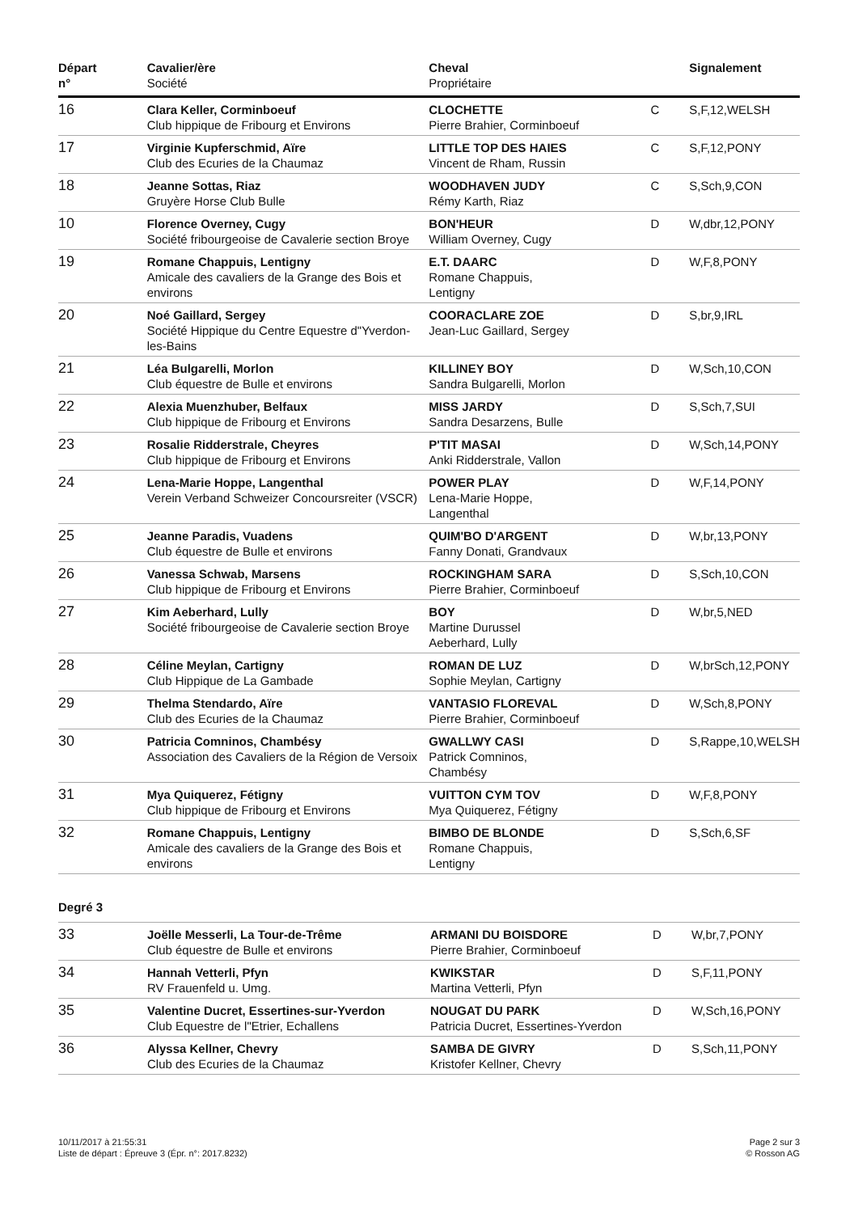| Départ n° | Cavalier/ère Société | Cheval Propriétaire | | Signalement |
| --- | --- | --- | --- | --- |
| 16 | Clara Keller, Corminboeuf Club hippique de Fribourg et Environs | CLOCHETTE Pierre Brahier, Corminboeuf | C | S,F,12,WELSH |
| 17 | Virginie Kupferschmid, Aïre Club des Ecuries de la Chaumaz | LITTLE TOP DES HAIES Vincent de Rham, Russin | C | S,F,12,PONY |
| 18 | Jeanne Sottas, Riaz Gruyère Horse Club Bulle | WOODHAVEN JUDY Rémy Karth, Riaz | C | S,Sch,9,CON |
| 10 | Florence Overney, Cugy Société fribourgeoise de Cavalerie section Broye | BON'HEUR William Overney, Cugy | D | W,dbr,12,PONY |
| 19 | Romane Chappuis, Lentigny Amicale des cavaliers de la Grange des Bois et environs | E.T. DAARC Romane Chappuis, Lentigny | D | W,F,8,PONY |
| 20 | Noé Gaillard, Sergey Société Hippique du Centre Equestre d"Yverdon-les-Bains | COORACLARE ZOE Jean-Luc Gaillard, Sergey | D | S,br,9,IRL |
| 21 | Léa Bulgarelli, Morlon Club équestre de Bulle et environs | KILLINEY BOY Sandra Bulgarelli, Morlon | D | W,Sch,10,CON |
| 22 | Alexia Muenzhuber, Belfaux Club hippique de Fribourg et Environs | MISS JARDY Sandra Desarzens, Bulle | D | S,Sch,7,SUI |
| 23 | Rosalie Ridderstrale, Cheyres Club hippique de Fribourg et Environs | P'TIT MASAI Anki Ridderstrale, Vallon | D | W,Sch,14,PONY |
| 24 | Lena-Marie Hoppe, Langenthal Verein Verband Schweizer Concoursreiter (VSCR) | POWER PLAY Lena-Marie Hoppe, Langenthal | D | W,F,14,PONY |
| 25 | Jeanne Paradis, Vuadens Club équestre de Bulle et environs | QUIM'BO D'ARGENT Fanny Donati, Grandvaux | D | W,br,13,PONY |
| 26 | Vanessa Schwab, Marsens Club hippique de Fribourg et Environs | ROCKINGHAM SARA Pierre Brahier, Corminboeuf | D | S,Sch,10,CON |
| 27 | Kim Aeberhard, Lully Société fribourgeoise de Cavalerie section Broye | BOY Martine Durussel Aeberhard, Lully | D | W,br,5,NED |
| 28 | Céline Meylan, Cartigny Club Hippique de La Gambade | ROMAN DE LUZ Sophie Meylan, Cartigny | D | W,brSch,12,PONY |
| 29 | Thelma Stendardo, Aïre Club des Ecuries de la Chaumaz | VANTASIO FLOREVAL Pierre Brahier, Corminboeuf | D | W,Sch,8,PONY |
| 30 | Patricia Comninos, Chambésy Association des Cavaliers de la Région de Versoix | GWALLWY CASI Patrick Comninos, Chambésy | D | S,Rappe,10,WELSH |
| 31 | Mya Quiquerez, Fétigny Club hippique de Fribourg et Environs | VUITTON CYM TOV Mya Quiquerez, Fétigny | D | W,F,8,PONY |
| 32 | Romane Chappuis, Lentigny Amicale des cavaliers de la Grange des Bois et environs | BIMBO DE BLONDE Romane Chappuis, Lentigny | D | S,Sch,6,SF |
Degré 3
| 33 | Joëlle Messerli, La Tour-de-Trême Club équestre de Bulle et environs | ARMANI DU BOISDORE Pierre Brahier, Corminboeuf | D | W,br,7,PONY |
| 34 | Hannah Vetterli, Pfyn RV Frauenfeld u. Umg. | KWIKSTAR Martina Vetterli, Pfyn | D | S,F,11,PONY |
| 35 | Valentine Ducret, Essertines-sur-Yverdon Club Equestre de l"Etrier, Echallens | NOUGAT DU PARK Patricia Ducret, Essertines-Yverdon | D | W,Sch,16,PONY |
| 36 | Alyssa Kellner, Chevry Club des Ecuries de la Chaumaz | SAMBA DE GIVRY Kristofer Kellner, Chevry | D | S,Sch,11,PONY |
10/11/2017 à 21:55:31
Liste de départ : Épreuve 3 (Épr. n°: 2017.8232)
Page 2 sur 3
© Rosson AG